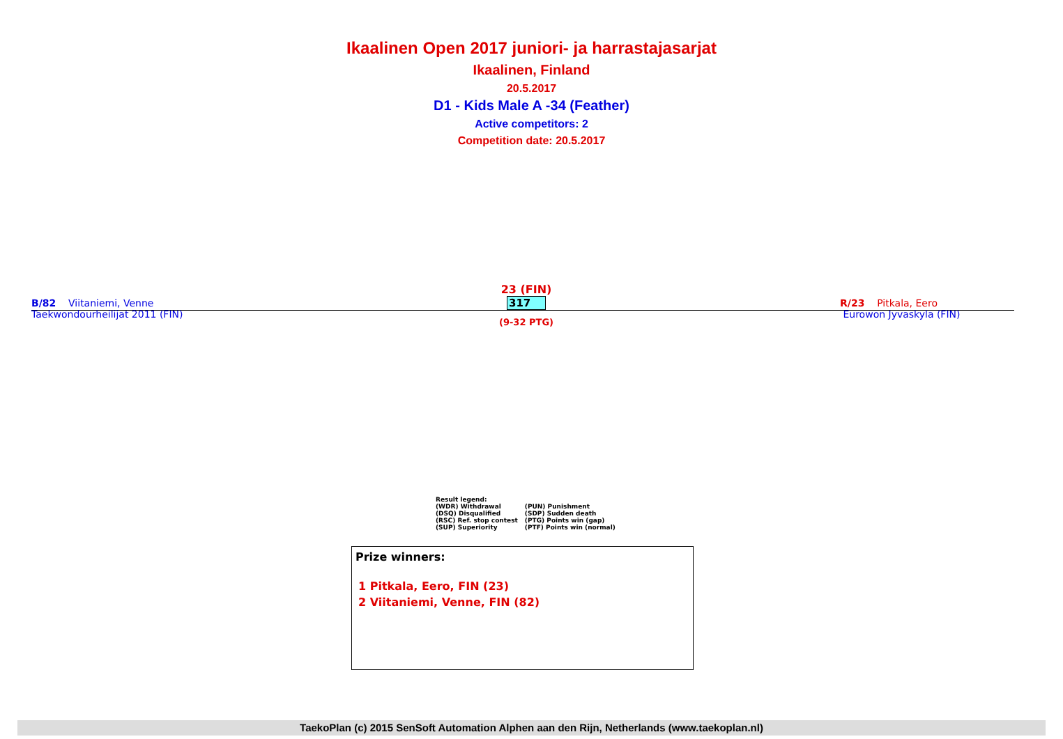Ikaalinen Open 2017 juniori- ja harrastajasarjat
Ikaalinen, Finland
20.5.2017
D1 - Kids Male A -34 (Feather)
Active competitors: 2
Competition date: 20.5.2017
B/82 Viitaniemi, Venne
Taekwondourheilijat 2011 (FIN)
23 (FIN)
317
(9-32 PTG)
R/23 Pitkala, Eero
Eurowon Jyvaskyla (FIN)
Result legend:
| (WDR) Withdrawal | (PUN) Punishment |
| (DSQ) Disqualified | (SDP) Sudden death |
| (RSC) Ref. stop contest | (PTG) Points win (gap) |
| (SUP) Superiority | (PTF) Points win (normal) |
Prize winners:
1 Pitkala, Eero, FIN (23)
2 Viitaniemi, Venne, FIN (82)
TaekoPlan (c) 2015 SenSoft Automation Alphen aan den Rijn, Netherlands (www.taekoplan.nl)